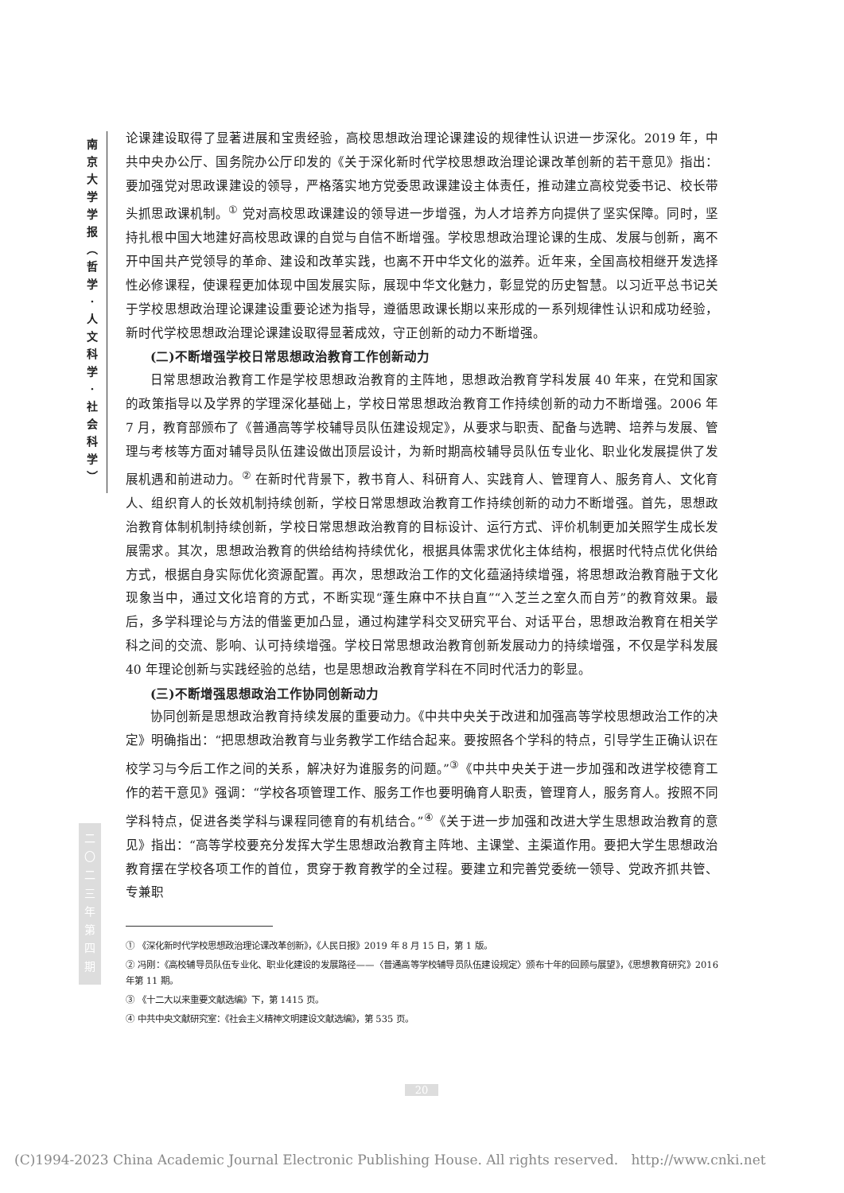南
京
大
学
学
报
︵
哲
学
·
人
文
科
学
·
社
会
科
学
︶
二
〇
二
三
年
第
四
期
论课建设取得了显著进展和宝贵经验，高校思想政治理论课建设的规律性认识进一步深化。2019 年，中共中央办公厅、国务院办公厅印发的《关于深化新时代学校思想政治理论课改革创新的若干意见》指出：要加强党对思政课建设的领导，严格落实地方党委思政课建设主体责任，推动建立高校党委书记、校长带头抓思政课机制。<sup>①</sup> 党对高校思政课建设的领导进一步增强，为人才培养方向提供了坚实保障。同时，坚持扎根中国大地建好高校思政课的自觉与自信不断增强。学校思想政治理论课的生成、发展与创新，离不开中国共产党领导的革命、建设和改革实践，也离不开中华文化的滋养。近年来，全国高校相继开发选择性必修课程，使课程更加体现中国发展实际，展现中华文化魅力，彰显党的历史智慧。以习近平总书记关于学校思想政治理论课建设重要论述为指导，遵循思政课长期以来形成的一系列规律性认识和成功经验，新时代学校思想政治理论课建设取得显著成效，守正创新的动力不断增强。
(二)不断增强学校日常思想政治教育工作创新动力
日常思想政治教育工作是学校思想政治教育的主阵地，思想政治教育学科发展 40 年来，在党和国家的政策指导以及学界的学理深化基础上，学校日常思想政治教育工作持续创新的动力不断增强。2006 年 7 月，教育部颁布了《普通高等学校辅导员队伍建设规定》，从要求与职责、配备与选聘、培养与发展、管理与考核等方面对辅导员队伍建设做出顶层设计，为新时期高校辅导员队伍专业化、职业化发展提供了发展机遇和前进动力。<sup>②</sup> 在新时代背景下，教书育人、科研育人、实践育人、管理育人、服务育人、文化育人、组织育人的长效机制持续创新，学校日常思想政治教育工作持续创新的动力不断增强。首先，思想政治教育体制机制持续创新，学校日常思想政治教育的目标设计、运行方式、评价机制更加关照学生成长发展需求。其次，思想政治教育的供给结构持续优化，根据具体需求优化主体结构，根据时代特点优化供给方式，根据自身实际优化资源配置。再次，思想政治工作的文化蕴涵持续增强，将思想政治教育融于文化现象当中，通过文化培育的方式，不断实现“蓬生麻中不扶自直”“入芝兰之室久而自芳”的教育效果。最后，多学科理论与方法的借鉴更加凸显，通过构建学科交叉研究平台、对话平台，思想政治教育在相关学科之间的交流、影响、认可持续增强。学校日常思想政治教育创新发展动力的持续增强，不仅是学科发展 40 年理论创新与实践经验的总结，也是思想政治教育学科在不同时代活力的彰显。
(三)不断增强思想政治工作协同创新动力
协同创新是思想政治教育持续发展的重要动力。《中共中央关于改进和加强高等学校思想政治工作的决定》明确指出：“把思想政治教育与业务教学工作结合起来。要按照各个学科的特点，引导学生正确认识在校学习与今后工作之间的关系，解决好为谁服务的问题。”<sup>③</sup>《中共中央关于进一步加强和改进学校德育工作的若干意见》强调：“学校各项管理工作、服务工作也要明确育人职责，管理育人，服务育人。按照不同学科特点，促进各类学科与课程同德育的有机结合。”<sup>④</sup>《关于进一步加强和改进大学生思想政治教育的意见》指出：“高等学校要充分发挥大学生思想政治教育主阵地、主课堂、主渠道作用。要把大学生思想政治教育摆在学校各项工作的首位，贯穿于教育教学的全过程。要建立和完善党委统一领导、党政齐抓共管、专兼职
① 《深化新时代学校思想政治理论课改革创新》，《人民日报》2019 年 8 月 15 日，第 1 版。
② 冯刚：《高校辅导员队伍专业化、职业化建设的发展路径——〈普通高等学校辅导员队伍建设规定〉颁布十年的回顾与展望》，《思想教育研究》2016 年第 11 期。
③ 《十二大以来重要文献选编》下，第 1415 页。
④ 中共中央文献研究室：《社会主义精神文明建设文献选编》，第 535 页。
20
(C)1994-2023 China Academic Journal Electronic Publishing House. All rights reserved. http://www.cnki.net